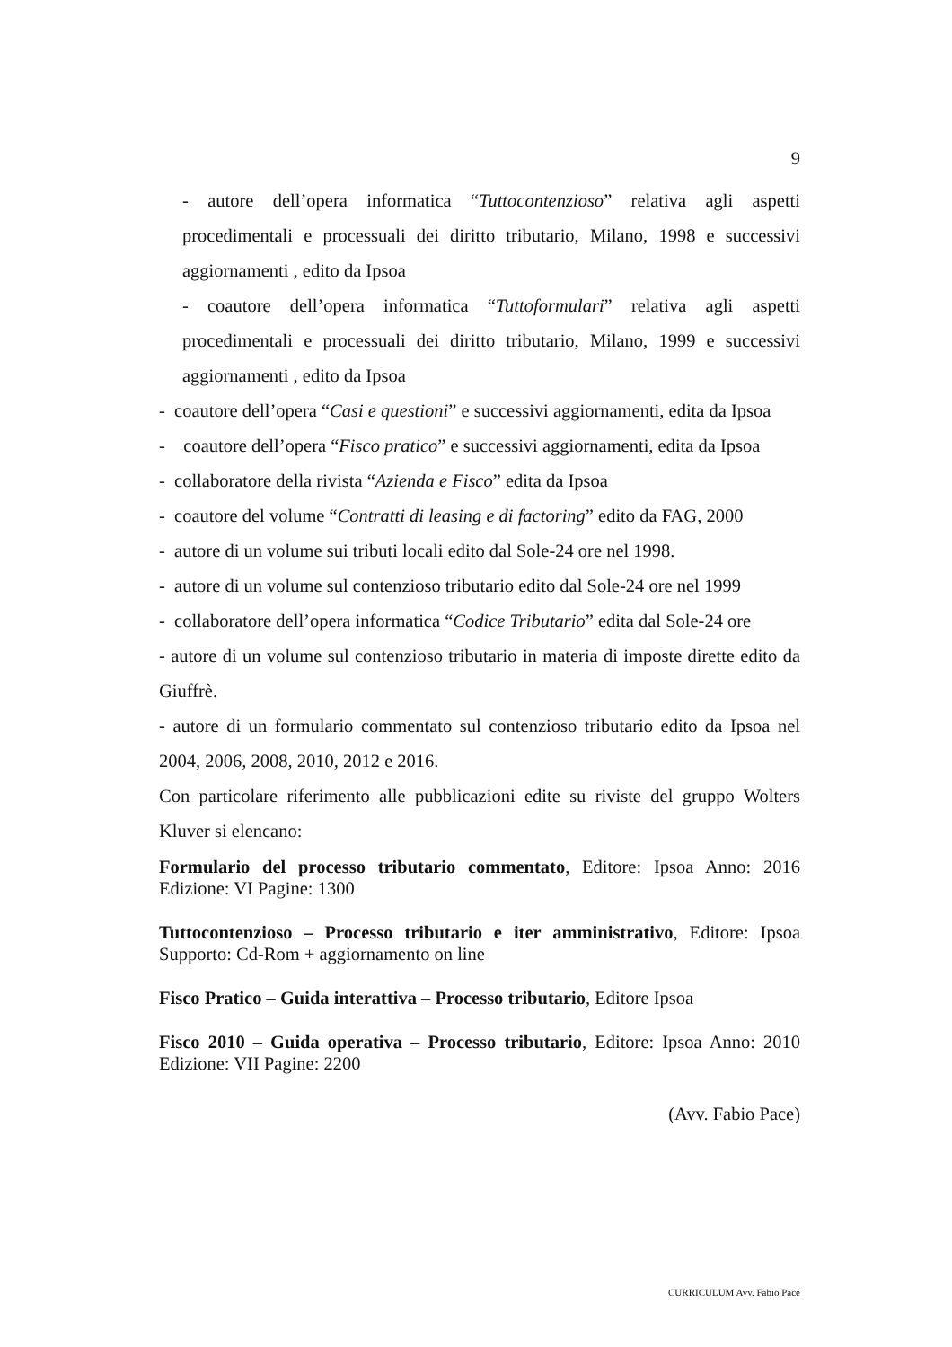9
- autore dell’opera informatica “Tuttocontenzioso” relativa agli aspetti procedimentali e processuali dei diritto tributario, Milano, 1998 e successivi aggiornamenti , edito da Ipsoa
- coautore dell’opera informatica “Tuttoformulari” relativa agli aspetti procedimentali e processuali dei diritto tributario, Milano, 1999 e successivi aggiornamenti , edito da Ipsoa
- coautore dell’opera “Casi e questioni” e successivi aggiornamenti, edita da Ipsoa
- coautore dell’opera “Fisco pratico” e successivi aggiornamenti, edita da Ipsoa
- collaboratore della rivista “Azienda e Fisco” edita da Ipsoa
- coautore del volume “Contratti di leasing e di factoring” edito da FAG, 2000
- autore di un volume sui tributi locali edito dal Sole-24 ore nel 1998.
- autore di un volume sul contenzioso tributario edito dal Sole-24 ore nel 1999
- collaboratore dell’opera informatica “Codice Tributario” edita dal Sole-24 ore
- autore di un volume sul contenzioso tributario in materia di imposte dirette edito da Giuffrè.
- autore di un formulario commentato sul contenzioso tributario edito da Ipsoa nel 2004, 2006, 2008, 2010, 2012 e 2016.
Con particolare riferimento alle pubblicazioni edite su riviste del gruppo Wolters Kluver si elencano:
Formulario del processo tributario commentato, Editore: Ipsoa Anno: 2016 Edizione: VI Pagine: 1300
Tuttocontenzioso – Processo tributario e iter amministrativo, Editore: Ipsoa Supporto: Cd-Rom + aggiornamento on line
Fisco Pratico – Guida interattiva – Processo tributario, Editore Ipsoa
Fisco 2010 – Guida operativa – Processo tributario, Editore: Ipsoa Anno: 2010 Edizione: VII Pagine: 2200
(Avv. Fabio Pace)
CURRICULUM Avv. Fabio Pace